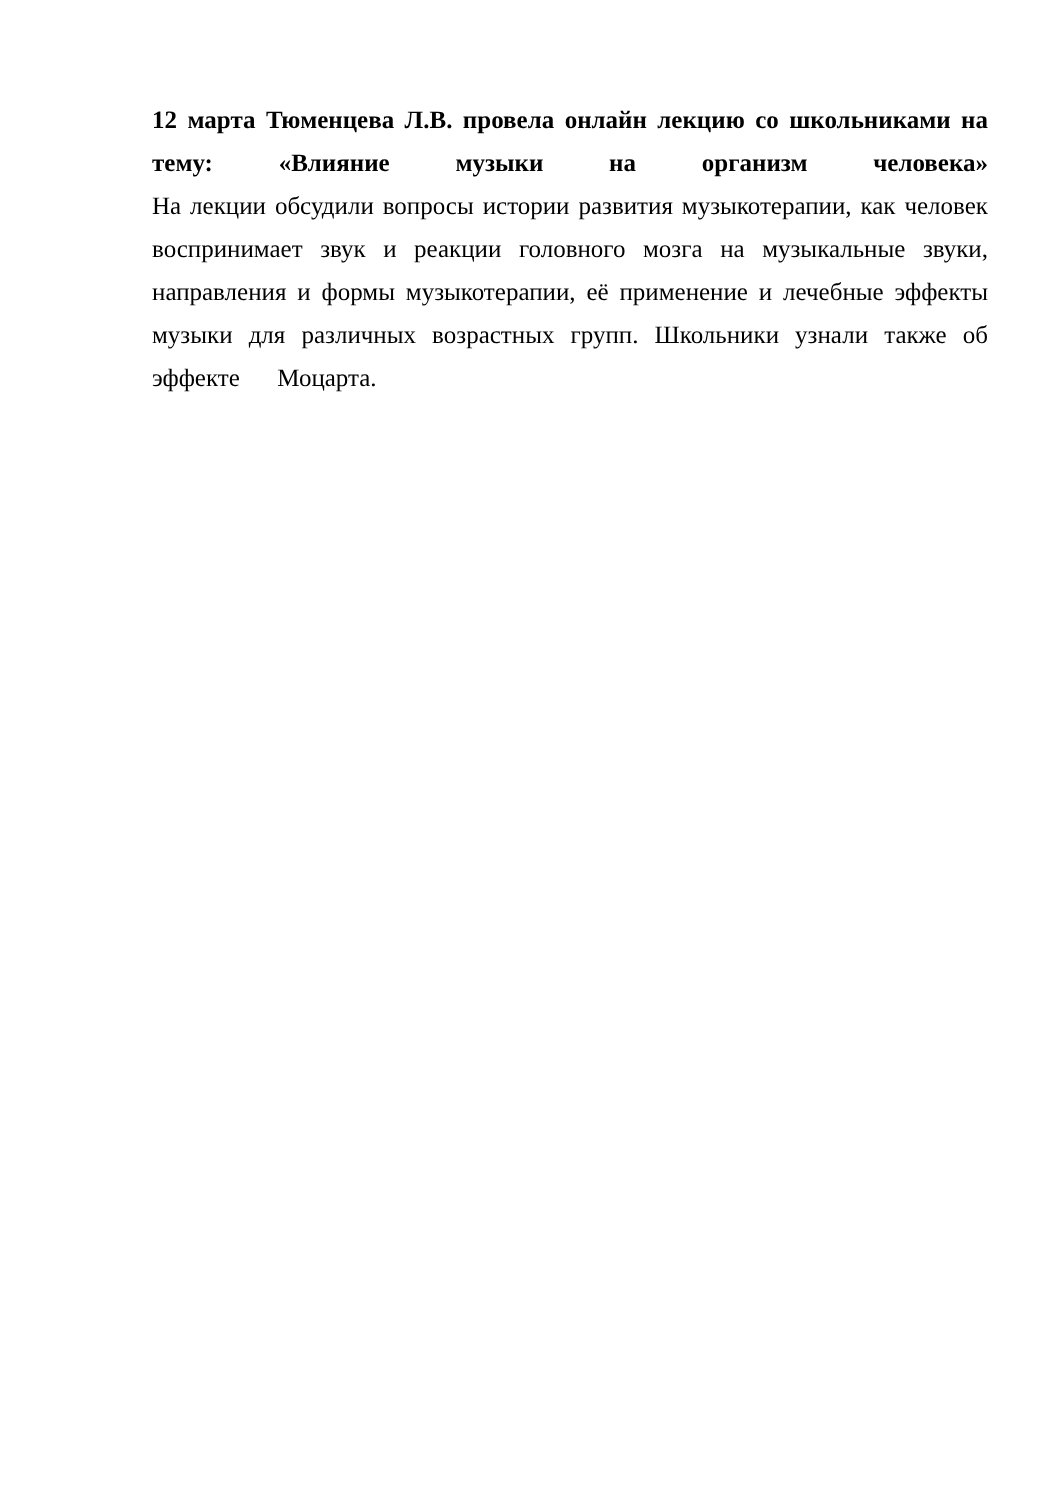12 марта Тюменцева Л.В. провела онлайн лекцию со школьниками на тему: «Влияние музыки на организм человека»
На лекции обсудили вопросы истории развития музыкотерапии, как человек воспринимает звук и реакции головного мозга на музыкальные звуки, направления и формы музыкотерапии, её применение и лечебные эффекты музыки для различных возрастных групп. Школьники узнали также об эффекте Моцарта.